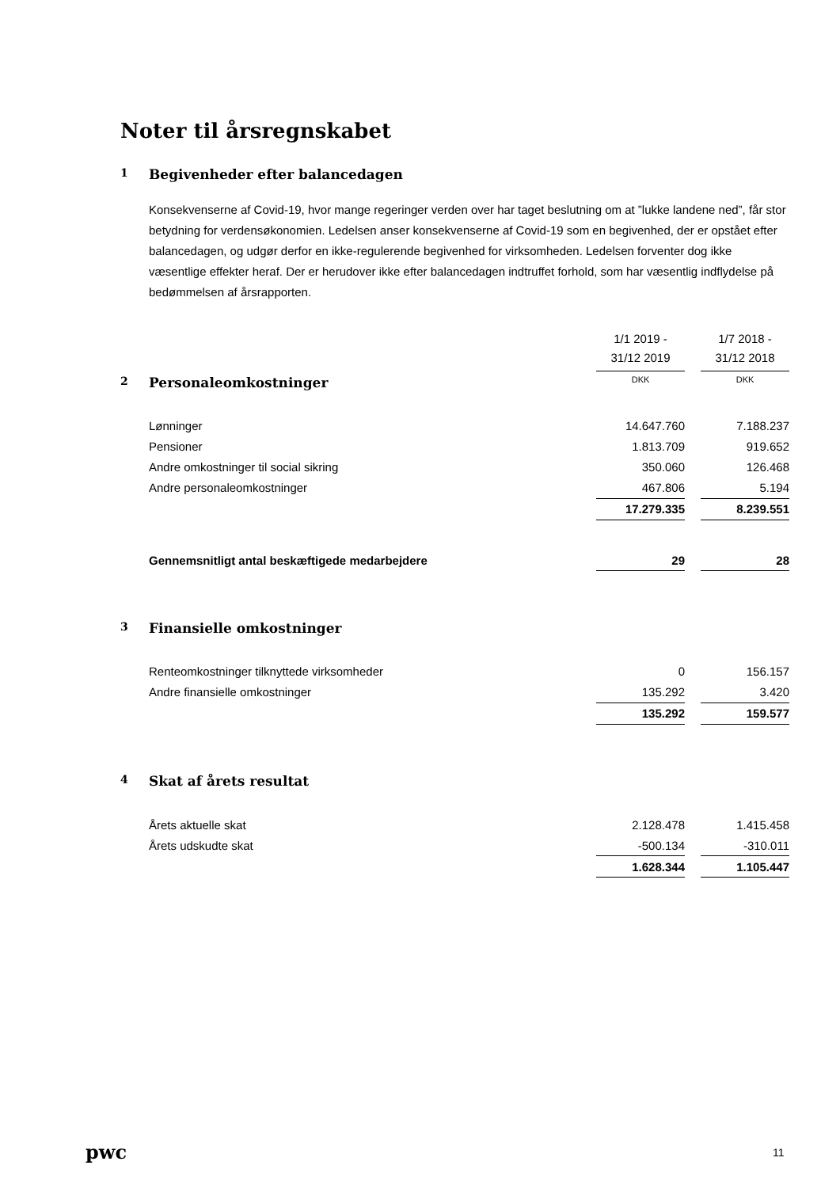Noter til årsregnskabet
1 Begivenheder efter balancedagen
Konsekvenserne af Covid-19, hvor mange regeringer verden over har taget beslutning om at ”lukke landene ned”, får stor betydning for verdensøkonomien. Ledelsen anser konsekvenserne af Covid-19 som en begivenhed, der er opstået efter balancedagen, og udgør derfor en ikke-regulerende begivenhed for virksomheden. Ledelsen forventer dog ikke væsentlige effekter heraf. Der er herudover ikke efter balancedagen indtruffet forhold, som har væsentlig indflydelse på bedømmelsen af årsrapporten.
| | 1/1 2019 - 31/12 2019 | | 1/7 2018 - 31/12 2018 |
| 2 Personaleomkostninger | DKK | | DKK |
| Lønninger | 14.647.760 | | 7.188.237 |
| Pensioner | 1.813.709 | | 919.652 |
| Andre omkostninger til social sikring | 350.060 | | 126.468 |
| Andre personaleomkostninger | 467.806 | | 5.194 |
| | 17.279.335 | | 8.239.551 |
| Gennemsnitligt antal beskæftigede medarbejdere | 29 | | 28 |
| 3 Finansielle omkostninger | | | |
| Renteomkostninger tilknyttede virksomheder | 0 | | 156.157 |
| Andre finansielle omkostninger | 135.292 | | 3.420 |
| | 135.292 | | 159.577 |
| 4 Skat af årets resultat | | | |
| Årets aktuelle skat | 2.128.478 | | 1.415.458 |
| Årets udskudte skat | -500.134 | | -310.011 |
| | 1.628.344 | | 1.105.447 |
pwc 11